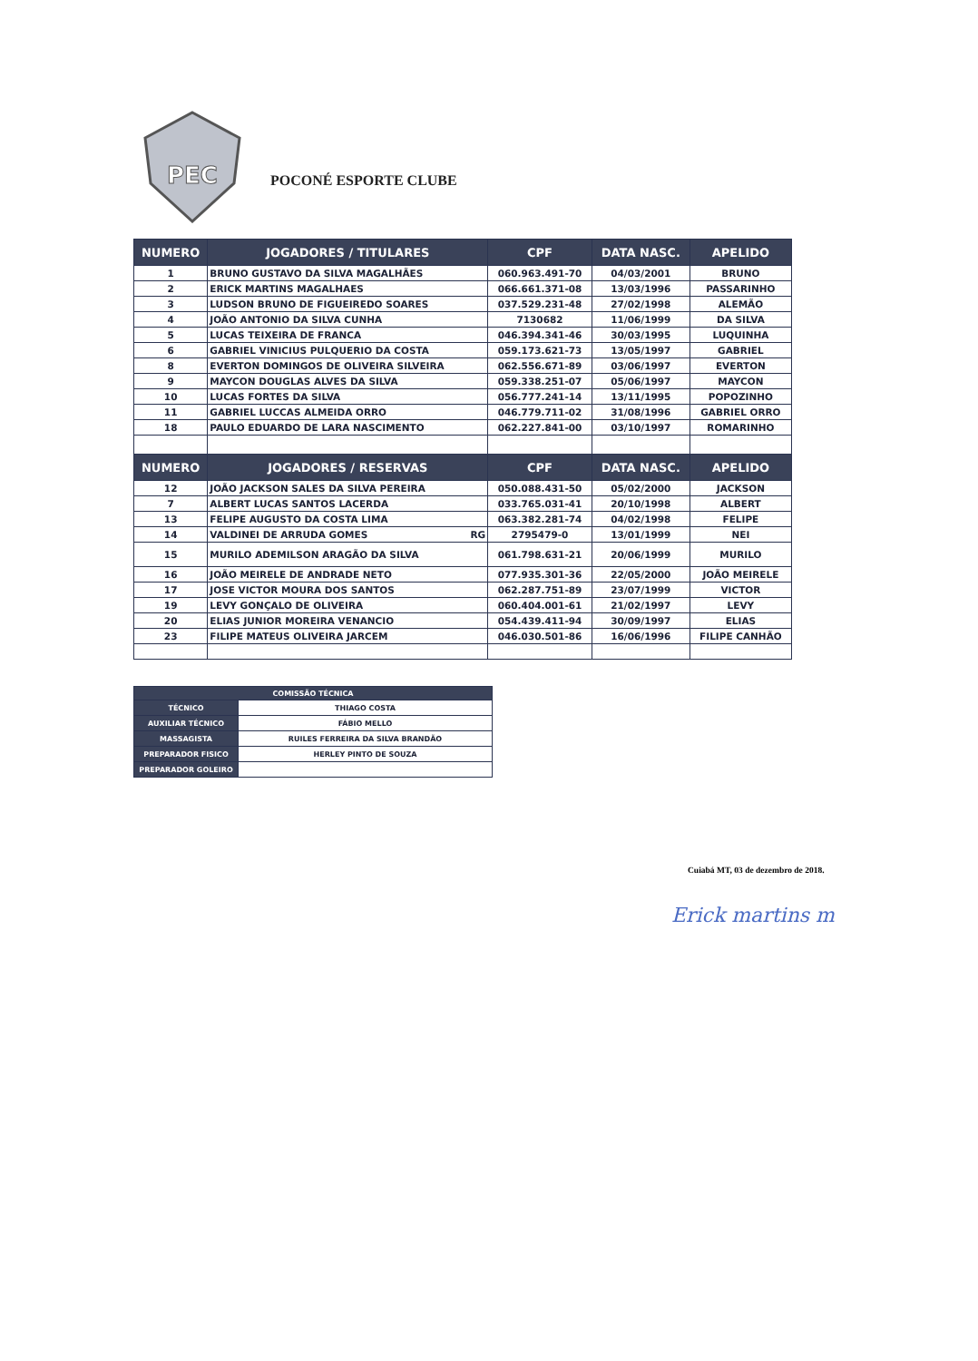PEC
POCONÉ ESPORTE CLUBE
| NUMERO | JOGADORES / TITULARES | CPF | DATA NASC. | APELIDO |
| --- | --- | --- | --- | --- |
| 1 | BRUNO GUSTAVO DA SILVA MAGALHÃES | 060.963.491-70 | 04/03/2001 | BRUNO |
| 2 | ERICK MARTINS MAGALHAES | 066.661.371-08 | 13/03/1996 | PASSARINHO |
| 3 | LUDSON BRUNO DE FIGUEIREDO SOARES | 037.529.231-48 | 27/02/1998 | ALEMÃO |
| 4 | JOÃO ANTONIO DA SILVA CUNHA | 7130682 | 11/06/1999 | DA SILVA |
| 5 | LUCAS TEIXEIRA DE FRANCA | 046.394.341-46 | 30/03/1995 | LUQUINHA |
| 6 | GABRIEL VINICIUS PULQUERIO DA COSTA | 059.173.621-73 | 13/05/1997 | GABRIEL |
| 8 | EVERTON DOMINGOS DE OLIVEIRA SILVEIRA | 062.556.671-89 | 03/06/1997 | EVERTON |
| 9 | MAYCON DOUGLAS ALVES DA SILVA | 059.338.251-07 | 05/06/1997 | MAYCON |
| 10 | LUCAS FORTES DA SILVA | 056.777.241-14 | 13/11/1995 | POPOZINHO |
| 11 | GABRIEL LUCCAS ALMEIDA ORRO | 046.779.711-02 | 31/08/1996 | GABRIEL ORRO |
| 18 | PAULO EDUARDO DE LARA NASCIMENTO | 062.227.841-00 | 03/10/1997 | ROMARINHO |
| NUMERO | JOGADORES / RESERVAS | CPF | DATA NASC. | APELIDO |
| 12 | JOÃO JACKSON SALES DA SILVA PEREIRA | 050.088.431-50 | 05/02/2000 | JACKSON |
| 7 | ALBERT LUCAS SANTOS LACERDA | 033.765.031-41 | 20/10/1998 | ALBERT |
| 13 | FELIPE AUGUSTO DA COSTA LIMA | 063.382.281-74 | 04/02/1998 | FELIPE |
| 14 | VALDINEI DE ARRUDA GOMES RG | 2795479-0 | 13/01/1999 | NEI |
| 15 | MURILO ADEMILSON ARAGÃO DA SILVA | 061.798.631-21 | 20/06/1999 | MURILO |
| 16 | JOÃO MEIRELE DE ANDRADE NETO | 077.935.301-36 | 22/05/2000 | JOÃO MEIRELE |
| 17 | JOSE VICTOR MOURA DOS SANTOS | 062.287.751-89 | 23/07/1999 | VICTOR |
| 19 | LEVY GONÇALO DE OLIVEIRA | 060.404.001-61 | 21/02/1997 | LEVY |
| 20 | ELIAS JUNIOR MOREIRA VENANCIO | 054.439.411-94 | 30/09/1997 | ELIAS |
| 23 | FILIPE MATEUS OLIVEIRA JARCEM | 046.030.501-86 | 16/06/1996 | FILIPE CANHÃO |
| COMISSÃO TÉCNICA | |
| --- | --- |
| TÉCNICO | THIAGO COSTA |
| AUXILIAR TÉCNICO | FÁBIO MELLO |
| MASSAGISTA | RUILES FERREIRA DA SILVA BRANDÃO |
| PREPARADOR FISICO | HERLEY PINTO DE SOUZA |
| PREPARADOR GOLEIRO | |
Cuiabá MT, 03 de dezembro de 2018.
Erick martins m